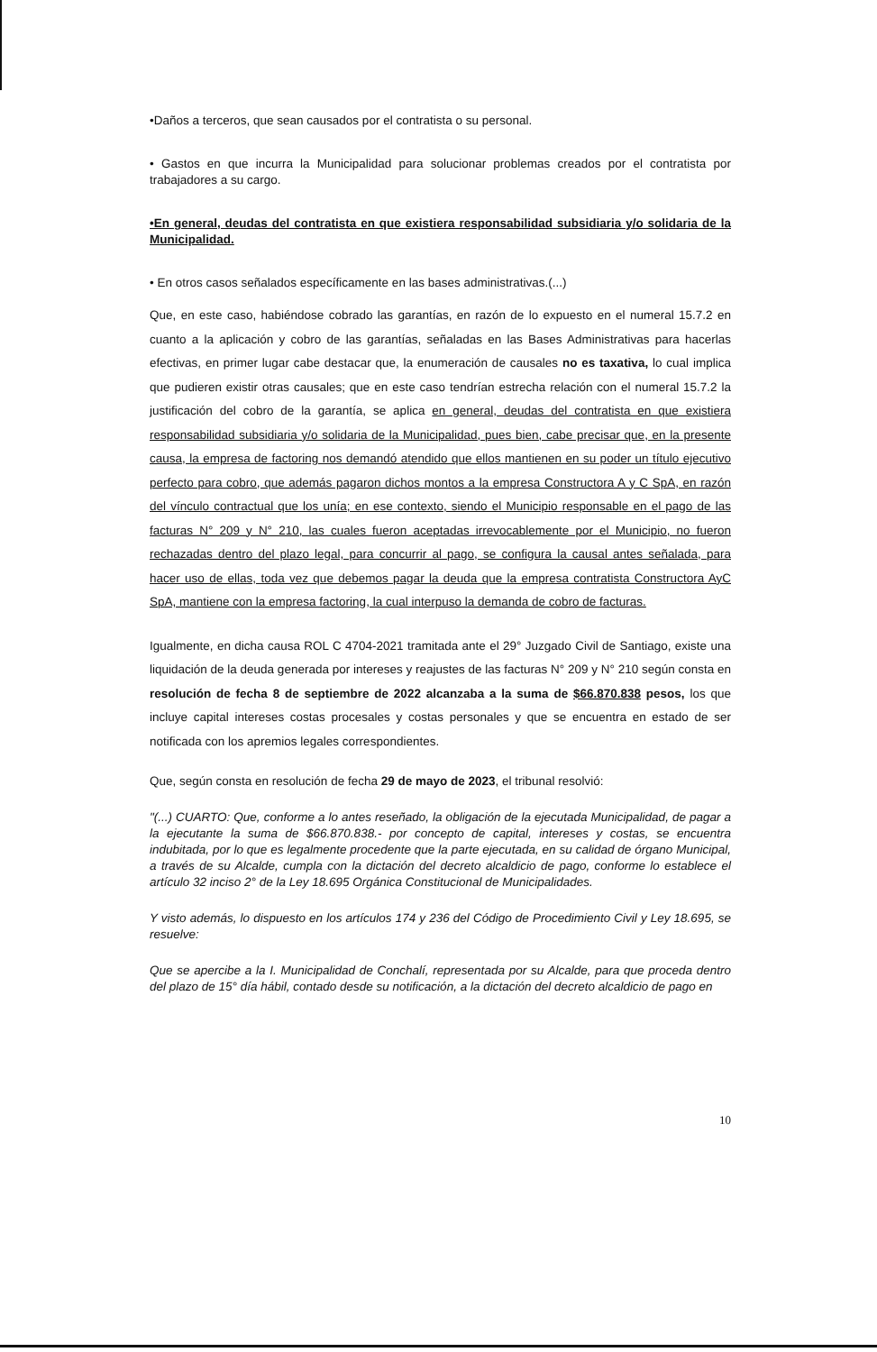•Daños a terceros, que sean causados por el contratista o su personal.
• Gastos en que incurra la Municipalidad para solucionar problemas creados por el contratista por trabajadores a su cargo.
•En general, deudas del contratista en que existiera responsabilidad subsidiaria y/o solidaria de la Municipalidad.
• En otros casos señalados específicamente en las bases administrativas.(...)
Que, en este caso, habiéndose cobrado las garantías, en razón de lo expuesto en el numeral 15.7.2 en cuanto a la aplicación y cobro de las garantías, señaladas en las Bases Administrativas para hacerlas efectivas, en primer lugar cabe destacar que, la enumeración de causales no es taxativa, lo cual implica que pudieren existir otras causales; que en este caso tendrían estrecha relación con el numeral 15.7.2 la justificación del cobro de la garantía, se aplica en general, deudas del contratista en que existiera responsabilidad subsidiaria y/o solidaria de la Municipalidad, pues bien, cabe precisar que, en la presente causa, la empresa de factoring nos demandó atendido que ellos mantienen en su poder un título ejecutivo perfecto para cobro, que además pagaron dichos montos a la empresa Constructora A y C SpA, en razón del vínculo contractual que los unía; en ese contexto, siendo el Municipio responsable en el pago de las facturas N° 209 y N° 210, las cuales fueron aceptadas irrevocablemente por el Municipio, no fueron rechazadas dentro del plazo legal, para concurrir al pago, se configura la causal antes señalada, para hacer uso de ellas, toda vez que debemos pagar la deuda que la empresa contratista Constructora AyC SpA, mantiene con la empresa factoring, la cual interpuso la demanda de cobro de facturas.
Igualmente, en dicha causa ROL C 4704-2021 tramitada ante el 29° Juzgado Civil de Santiago, existe una liquidación de la deuda generada por intereses y reajustes de las facturas N° 209 y N° 210 según consta en resolución de fecha 8 de septiembre de 2022 alcanzaba a la suma de $66.870.838 pesos, los que incluye capital intereses costas procesales y costas personales y que se encuentra en estado de ser notificada con los apremios legales correspondientes.
Que, según consta en resolución de fecha 29 de mayo de 2023, el tribunal resolvió:
"(...) CUARTO: Que, conforme a lo antes reseñado, la obligación de la ejecutada Municipalidad, de pagar a la ejecutante la suma de $66.870.838.- por concepto de capital, intereses y costas, se encuentra indubitada, por lo que es legalmente procedente que la parte ejecutada, en su calidad de órgano Municipal, a través de su Alcalde, cumpla con la dictación del decreto alcaldicio de pago, conforme lo establece el artículo 32 inciso 2° de la Ley 18.695 Orgánica Constitucional de Municipalidades.
Y visto además, lo dispuesto en los artículos 174 y 236 del Código de Procedimiento Civil y Ley 18.695, se resuelve:
Que se apercibe a la I. Municipalidad de Conchalí, representada por su Alcalde, para que proceda dentro del plazo de 15° día hábil, contado desde su notificación, a la dictación del decreto alcaldicio de pago en
10